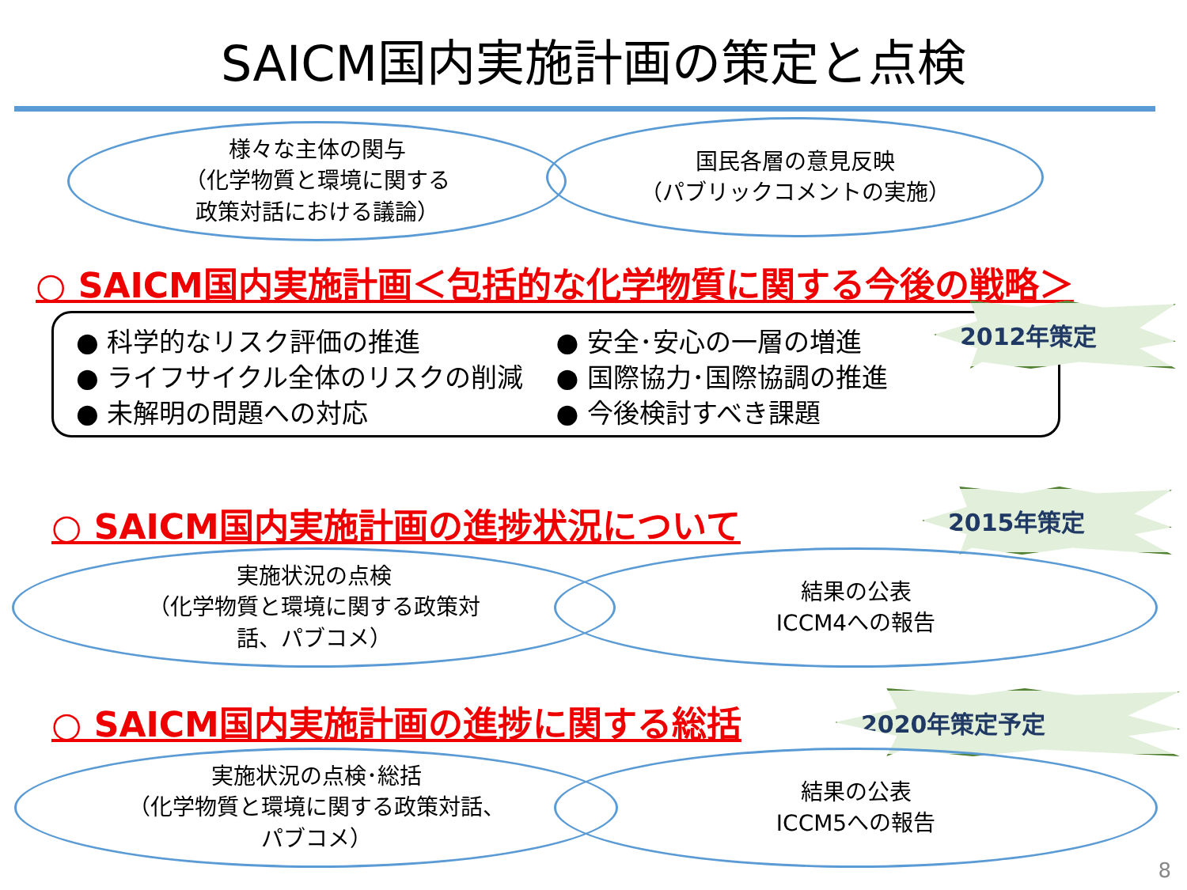SAICM国内実施計画の策定と点検
様々な主体の関与
（化学物質と環境に関する
政策対話における議論）
国民各層の意見反映
（パブリックコメントの実施）
○ SAICM国内実施計画＜包括的な化学物質に関する今後の戦略＞
● 科学的なリスク評価の推進
● ライフサイクル全体のリスクの削減
● 未解明の問題への対応
● 安全･安心の一層の増進
● 国際協力･国際協調の推進
● 今後検討すべき課題
2012年策定
○ SAICM国内実施計画の進捗状況について 2015年策定
実施状況の点検
（化学物質と環境に関する政策対
話、パブコメ）
結果の公表
ICCM4への報告
○ SAICM国内実施計画の進捗に関する総括 2020年策定予定
実施状況の点検･総括
（化学物質と環境に関する政策対話、
パブコメ）
結果の公表
ICCM5への報告
8